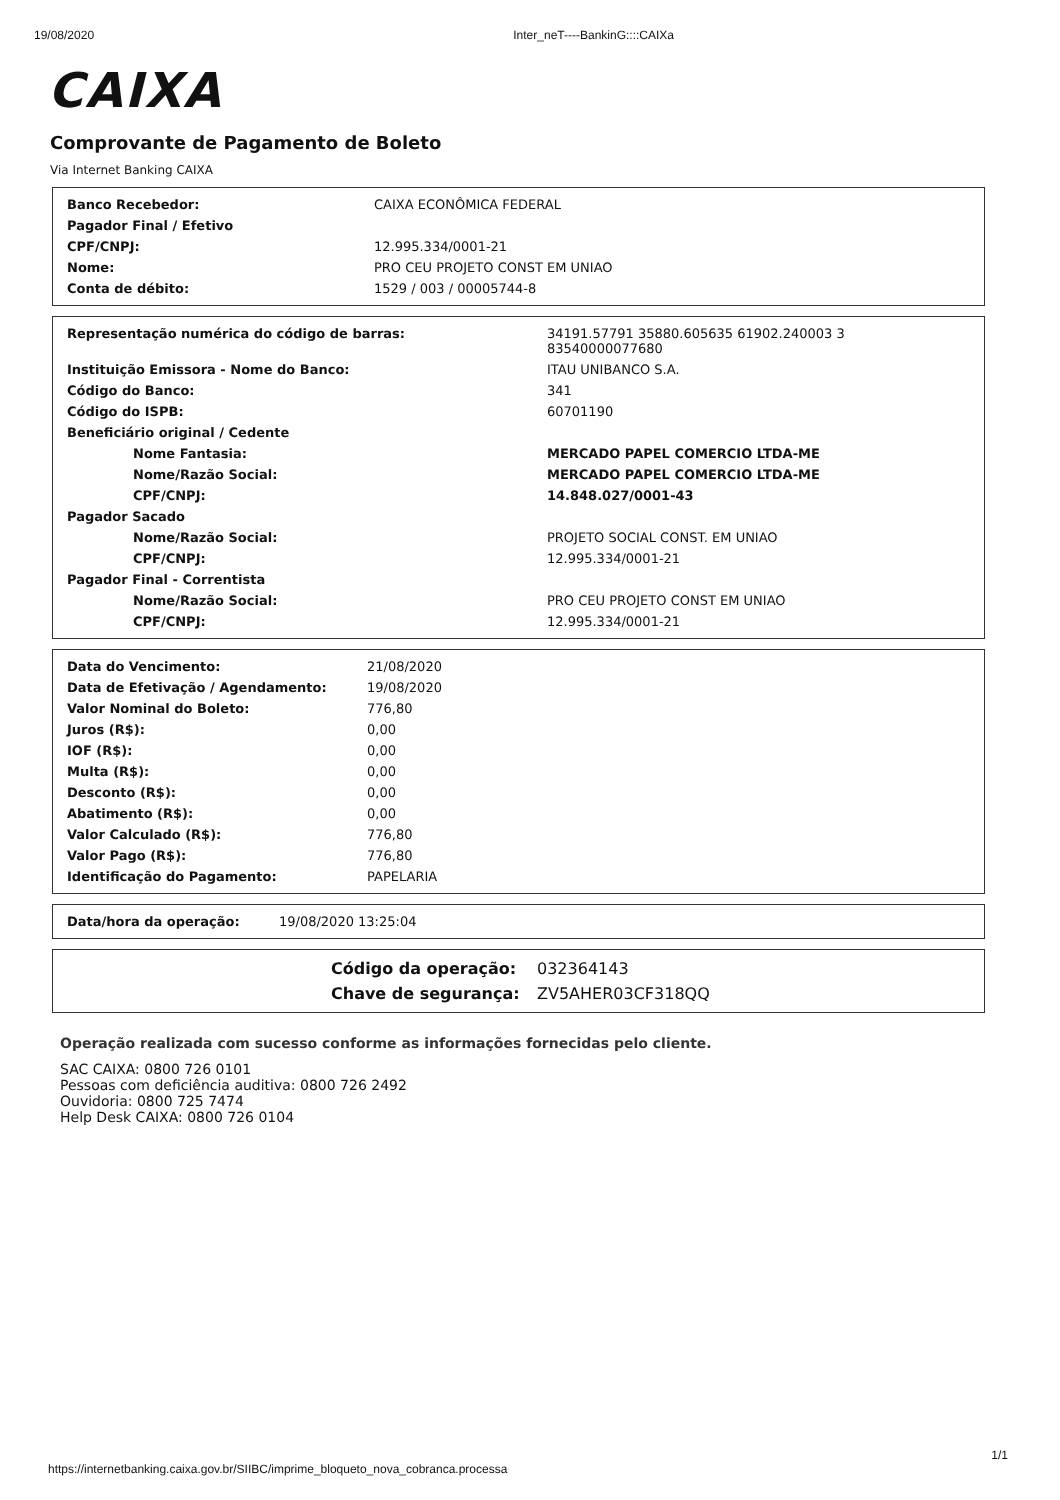19/08/2020 Inter_neT----BankinG::::CAIXa
CAIXA
Comprovante de Pagamento de Boleto
Via Internet Banking CAIXA
| Banco Recebedor: | CAIXA ECONÔMICA FEDERAL |
| Pagador Final / Efetivo | |
| CPF/CNPJ: | 12.995.334/0001-21 |
| Nome: | PRO CEU PROJETO CONST EM UNIAO |
| Conta de débito: | 1529 / 003 / 00005744-8 |
| Representação numérica do código de barras: | 34191.57791 35880.605635 61902.240003 3 83540000077680 |
| Instituição Emissora - Nome do Banco: | ITAU UNIBANCO S.A. |
| Código do Banco: | 341 |
| Código do ISPB: | 60701190 |
| Beneficiário original / Cedente | |
| Nome Fantasia: | MERCADO PAPEL COMERCIO LTDA-ME |
| Nome/Razão Social: | MERCADO PAPEL COMERCIO LTDA-ME |
| CPF/CNPJ: | 14.848.027/0001-43 |
| Pagador Sacado | |
| Nome/Razão Social: | PROJETO SOCIAL CONST. EM UNIAO |
| CPF/CNPJ: | 12.995.334/0001-21 |
| Pagador Final - Correntista | |
| Nome/Razão Social: | PRO CEU PROJETO CONST EM UNIAO |
| CPF/CNPJ: | 12.995.334/0001-21 |
| Data do Vencimento: | 21/08/2020 |
| Data de Efetivação / Agendamento: | 19/08/2020 |
| Valor Nominal do Boleto: | 776,80 |
| Juros (R$): | 0,00 |
| IOF (R$): | 0,00 |
| Multa (R$): | 0,00 |
| Desconto (R$): | 0,00 |
| Abatimento (R$): | 0,00 |
| Valor Calculado (R$): | 776,80 |
| Valor Pago (R$): | 776,80 |
| Identificação do Pagamento: | PAPELARIA |
| Data/hora da operação: | 19/08/2020 13:25:04 |
| Código da operação: | 032364143 |
| Chave de segurança: | ZV5AHER03CF318QQ |
Operação realizada com sucesso conforme as informações fornecidas pelo cliente.
SAC CAIXA: 0800 726 0101
Pessoas com deficiência auditiva: 0800 726 2492
Ouvidoria: 0800 725 7474
Help Desk CAIXA: 0800 726 0104
https://internetbanking.caixa.gov.br/SIIBC/imprime_bloqueto_nova_cobranca.processa
1/1